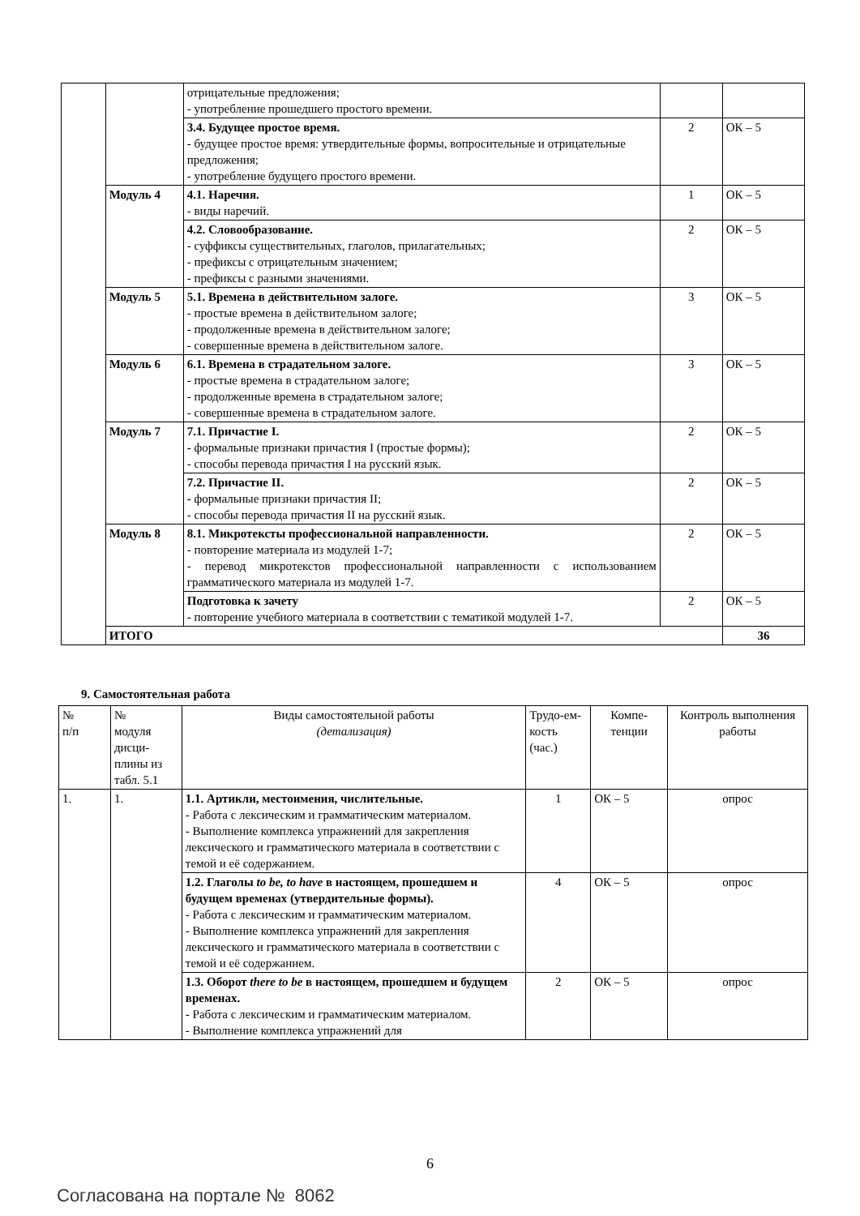| | | отрицательные предложения; - употребление прошедшего простого времени. | | |
| | | 3.4. Будущее простое время. - будущее простое время: утвердительные формы, вопросительные и отрицательные предложения; - употребление будущего простого времени. | 2 | ОК – 5 |
| | Модуль 4 | 4.1. Наречия. - виды наречий. | 1 | ОК – 5 |
| | | 4.2. Словообразование. - суффиксы существительных, глаголов, прилагательных; - префиксы с отрицательным значением; - префиксы с разными значениями. | 2 | ОК – 5 |
| | Модуль 5 | 5.1. Времена в действительном залоге. - простые времена в действительном залоге; - продолженные времена в действительном залоге; - совершенные времена в действительном залоге. | 3 | ОК – 5 |
| | Модуль 6 | 6.1. Времена в страдательном залоге. - простые времена в страдательном залоге; - продолженные времена в страдательном залоге; - совершенные времена в страдательном залоге. | 3 | ОК – 5 |
| | Модуль 7 | 7.1. Причастие I. - формальные признаки причастия I (простые формы); - способы перевода причастия I на русский язык. | 2 | ОК – 5 |
| | | 7.2. Причастие II. - формальные признаки причастия II; - способы перевода причастия II на русский язык. | 2 | ОК – 5 |
| | Модуль 8 | 8.1. Микротексты профессиональной направленности. - повторение материала из модулей 1-7; - перевод микротекстов профессиональной направленности с использованием грамматического материала из модулей 1-7. | 2 | ОК – 5 |
| | | Подготовка к зачету - повторение учебного материала в соответствии с тематикой модулей 1-7. | 2 | ОК – 5 |
| | ИТОГО | | | 36 |
9. Самостоятельная работа
| № п/п | № модуля дисци-плины из табл. 5.1 | Виды самостоятельной работы (детализация) | Трудо-ем-кость (час.) | Компе-тенции | Контроль выполнения работы |
| --- | --- | --- | --- | --- | --- |
| 1. | 1. | 1.1. Артикли, местоимения, числительные. - Работа с лексическим и грамматическим материалом. - Выполнение комплекса упражнений для закрепления лексического и грамматического материала в соответствии с темой и её содержанием. | 1 | ОК – 5 | опрос |
| | | 1.2. Глаголы to be, to have в настоящем, прошедшем и будущем временах (утвердительные формы). - Работа с лексическим и грамматическим материалом. - Выполнение комплекса упражнений для закрепления лексического и грамматического материала в соответствии с темой и её содержанием. | 4 | ОК – 5 | опрос |
| | | 1.3. Оборот there to be в настоящем, прошедшем и будущем временах. - Работа с лексическим и грамматическим материалом. - Выполнение комплекса упражнений для | 2 | ОК – 5 | опрос |
6
Согласована на портале № 8062